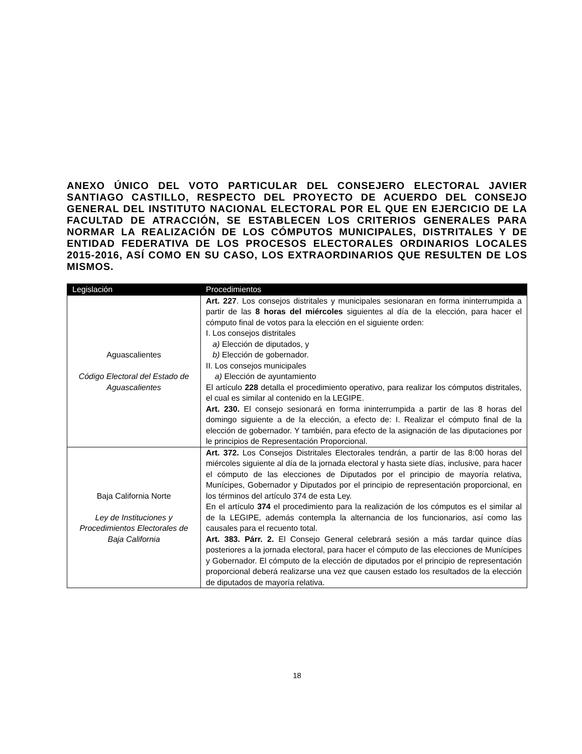ANEXO ÚNICO DEL VOTO PARTICULAR DEL CONSEJERO ELECTORAL JAVIER SANTIAGO CASTILLO, RESPECTO DEL PROYECTO DE ACUERDO DEL CONSEJO GENERAL DEL INSTITUTO NACIONAL ELECTORAL POR EL QUE EN EJERCICIO DE LA FACULTAD DE ATRACCIÓN, SE ESTABLECEN LOS CRITERIOS GENERALES PARA NORMAR LA REALIZACIÓN DE LOS CÓMPUTOS MUNICIPALES, DISTRITALES Y DE ENTIDAD FEDERATIVA DE LOS PROCESOS ELECTORALES ORDINARIOS LOCALES 2015-2016, ASÍ COMO EN SU CASO, LOS EXTRAORDINARIOS QUE RESULTEN DE LOS MISMOS.
| Legislación | Procedimientos |
| --- | --- |
| Aguascalientes Código Electoral del Estado de Aguascalientes | Art. 227 . Los consejos distritales y municipales sesionaran en forma ininterrumpida a partir de las 8 horas del miércoles siguientes al día de la elección, para hacer el cómputo final de votos para la elección en el siguiente orden: I. Los consejos distritales a) Elección de diputados, y b) Elección de gobernador. II. Los consejos municipales a) Elección de ayuntamiento El artículo 228 detalla el procedimiento operativo, para realizar los cómputos distritales, el cual es similar al contenido en la LEGIPE. Art. 230. El consejo sesionará en forma ininterrumpida a partir de las 8 horas del domingo siguiente a de la elección, a efecto de: I. Realizar el cómputo final de la elección de gobernador. Y también, para efecto de la asignación de las diputaciones por le principios de Representación Proporcional. |
| Baja California Norte Ley de Instituciones y Procedimientos Electorales de Baja California | Art. 372. Los Consejos Distritales Electorales tendrán, a partir de las 8:00 horas del miércoles siguiente al día de la jornada electoral y hasta siete días, inclusive, para hacer el cómputo de las elecciones de Diputados por el principio de mayoría relativa, Munícipes, Gobernador y Diputados por el principio de representación proporcional, en los términos del artículo 374 de esta Ley. En el artículo 374 el procedimiento para la realización de los cómputos es el similar al de la LEGIPE, además contempla la alternancia de los funcionarios, así como las causales para el recuento total. Art. 383. Párr. 2. El Consejo General celebrará sesión a más tardar quince días posteriores a la jornada electoral, para hacer el cómputo de las elecciones de Munícipes y Gobernador. El cómputo de la elección de diputados por el principio de representación proporcional deberá realizarse una vez que causen estado los resultados de la elección de diputados de mayoría relativa. |
18